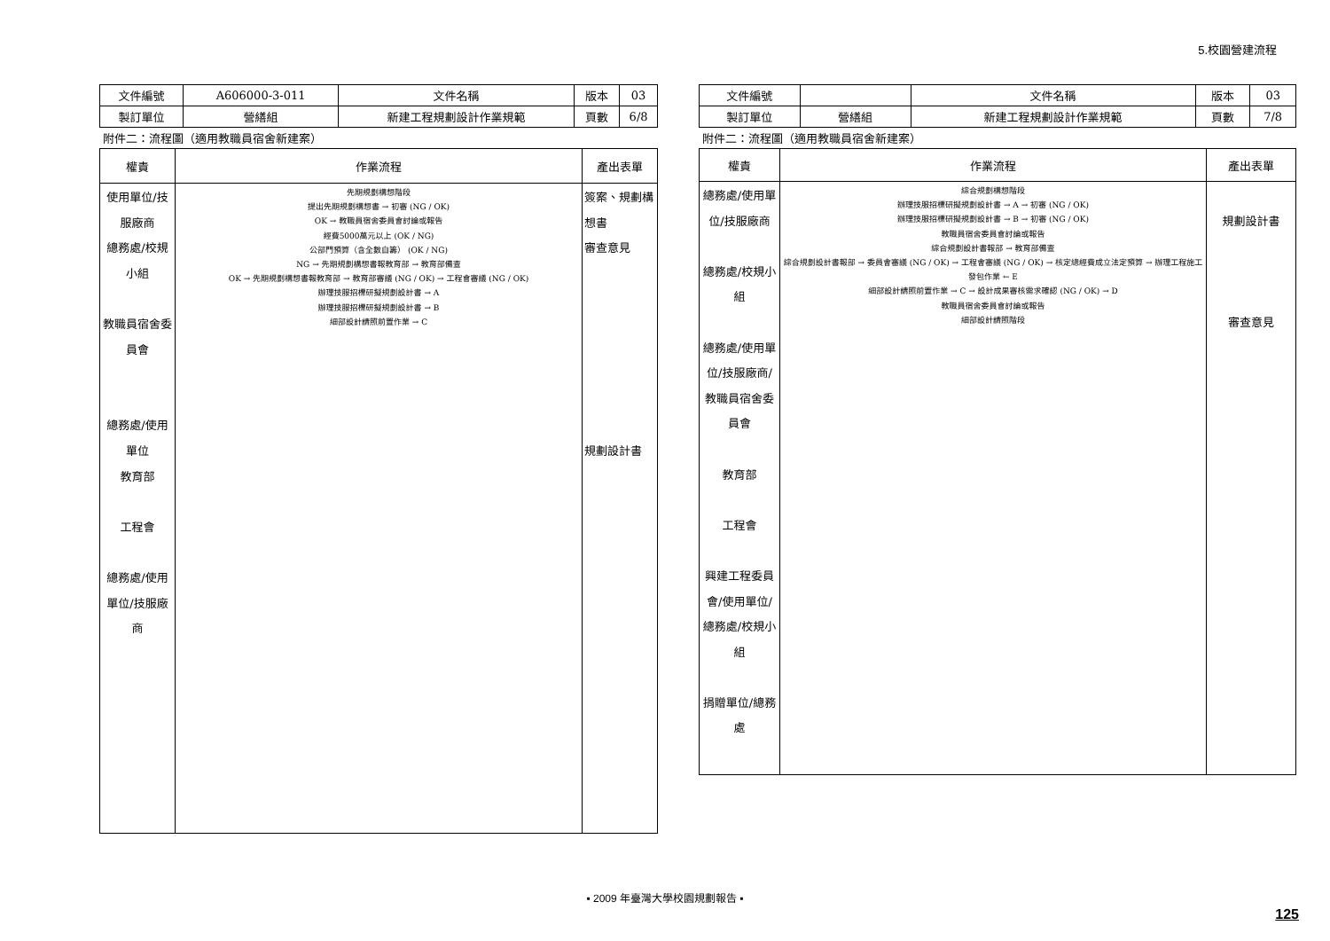5.校園營建流程
| 文件編號 | A606000-3-011 | 文件名稱 | 版本 | 03 |
| 製訂單位 | 營繕組 | 新建工程規劃設計作業規範 | 頁數 | 6/8 |
附件二：流程圖（適用教職員宿舍新建案）
| 權責 | 作業流程 | 產出表單 |
| --- | --- | --- |
| 使用單位/技服廠商 總務處/校規小組 教職員宿舍委員會 總務處/使用單位 教育部 工程會 總務處/使用單位/技服廠商 | 先期規劃構想階段 提出先期規劃構想書 → 初審 (NG / OK) OK → 教職員宿舍委員會討論或報告 經費5000萬元以上 (OK / NG) 公部門預算（含全數自籌） (OK / NG) NG → 先期規劃構想書報教育部 → 教育部備查 OK → 先期規劃構想書報教育部 → 教育部審議 (NG / OK) → 工程會審議 (NG / OK) 辦理技服招標研擬規劃設計書 → A 辦理技服招標研擬規劃設計書 → B 細部設計請照前置作業 → C | 簽案、規劃構想書 審查意見 規劃設計書 |
| 文件編號 | | 文件名稱 | 版本 | 03 |
| 製訂單位 | 營繕組 | 新建工程規劃設計作業規範 | 頁數 | 7/8 |
附件二：流程圖（適用教職員宿舍新建案）
| 權責 | 作業流程 | 產出表單 |
| --- | --- | --- |
| 總務處/使用單位/技服廠商 總務處/校規小組 總務處/使用單位/技服廠商/教職員宿舍委員會 教育部 工程會 興建工程委員會/使用單位/總務處/校規小組 捐贈單位/總務處 | 綜合規劃構想階段 辦理技服招標研擬規劃設計書 → A → 初審 (NG / OK) 辦理技服招標研擬規劃設計書 → B → 初審 (NG / OK) 教職員宿舍委員會討論或報告 綜合規劃設計書報部 → 教育部備查 綜合規劃設計書報部 → 委員會審議 (NG / OK) → 工程會審議 (NG / OK) → 核定總經費成立法定預算 → 辦理工程施工發包作業 ← E 細部設計請照前置作業 → C → 設計成果審核需求確認 (NG / OK) → D 教職員宿舍委員會討論或報告 細部設計請照階段 | 規劃設計書 審查意見 |
▪ 2009 年臺灣大學校園規劃報告 ▪
125